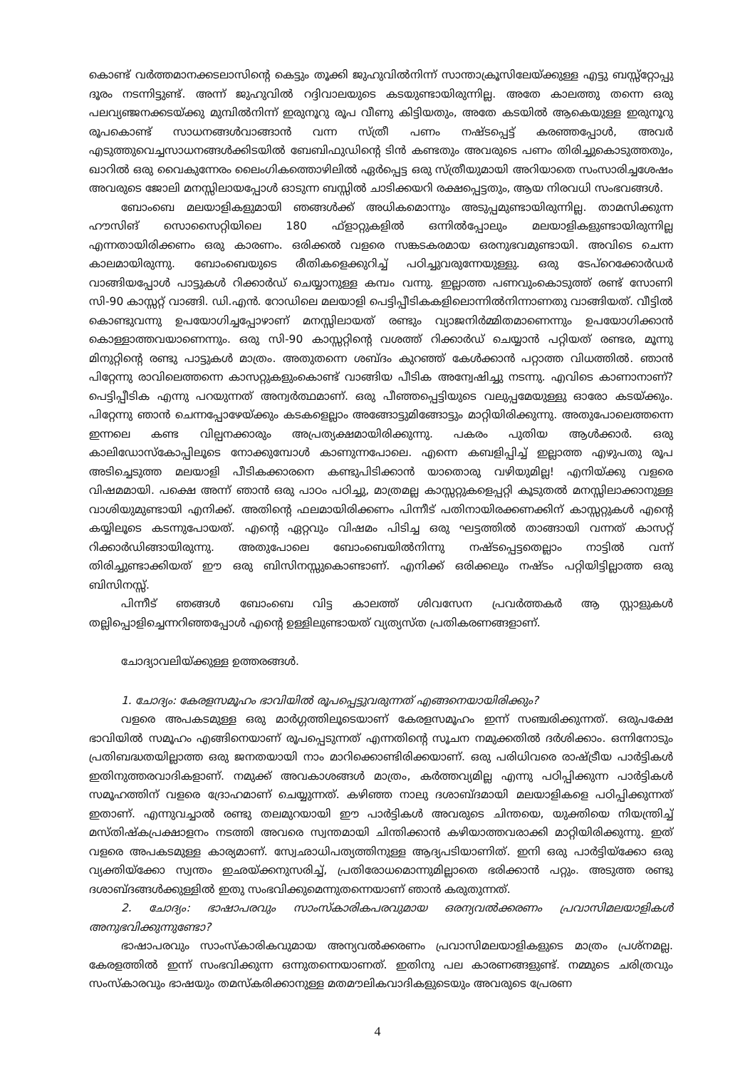കൊണ്ട് വർത്തമാനക്കടലാസിന്റെ കെട്ടും തൂക്കി ജുഹുവിൽനിന്ന് സാന്താക്രൂസിലേയ്ക്കുള്ള എട്ടു ബസ്സ്റ്റോപ്പു ദൂരം നടന്നിട്ടുണ്ട്. അന്ന് ജുഹുവിൽ റദ്ദിവാലയുടെ കടയുണ്ടായിരുന്നില്ല. അതേ കാലത്തു തന്നെ ഒരു പലവ്യഞ്ജനക്കടയ്ക്കു മുമ്പിൽനിന്ന് ഇരുനൂറു രൂപ വീണു കിട്ടിയതും, അതേ കടയിൽ ആകെയുള്ള ഇരുനൂറു രൂപകൊണ്ട് സാധനങ്ങൾവാങ്ങാൻ വന്ന സ്ത്രീ പണം നഷ്ടപ്പെട്ട് കരഞ്ഞപ്പോൾ, അവർ എടുത്തുവെച്ചസാധനങ്ങൾക്കിടയിൽ ബേബിഫുഡിന്റെ ടിൻ കണ്ടതും അവരുടെ പണം തിരിച്ചുകൊടുത്തതും, ഖാറിൽ ഒരു വൈകുന്നേരം ലൈംഗികത്തൊഴിലിൽ ഏർപ്പെട്ട ഒരു സ്ത്രീയുമായി അറിയാതെ സംസാരിച്ചശേഷം അവരുടെ ജോലി മനസ്സിലായപ്പോൾ ഓടുന്ന ബസ്സിൽ ചാടിക്കയറി രക്ഷപ്പെട്ടതും, ആയ നിരവധി സംഭവങ്ങൾ.
ബോംബെ മലയാളികളുമായി ഞങ്ങൾക്ക് അധികമൊന്നും അടുപ്പമുണ്ടായിരുന്നില്ല. താമസിക്കുന്ന ഹൗസിങ് സൊസൈറ്റിയിലെ 180 ഫ്ളാറ്റുകളിൽ ഒന്നിൽപ്പോലും മലയാളികളുണ്ടായിരുന്നില്ല എന്നതായിരിക്കണം ഒരു കാരണം. ഒരിക്കൽ വളരെ സങ്കടകരമായ ഒരനുഭവമുണ്ടായി. അവിടെ ചെന്ന കാലമായിരുന്നു. ബോംബെയുടെ രീതികളെക്കുറിച്ച് പഠിച്ചുവരുന്നേയുള്ളു. ഒരു ടേപ്റെക്കോർഡർ വാങ്ങിയപ്പോൾ പാട്ടുകൾ റിക്കാർഡ് ചെയ്യാനുള്ള കമ്പം വന്നു. ഇല്ലാത്ത പണവുംകൊടുത്ത് രണ്ട് സോണി സി-90 കാസ്സറ്റ് വാങ്ങി. ഡി.എൻ. റോഡിലെ മലയാളി പെട്ടിപ്പീടികകളിലൊന്നിൽനിന്നാണതു വാങ്ങിയത്. വീട്ടിൽ കൊണ്ടുവന്നു ഉപയോഗിച്ചപ്പോഴാണ് മനസ്സിലായത് രണ്ടും വ്യാജനിർമ്മിതമാണെന്നും ഉപയോഗിക്കാൻ കൊള്ളാത്തവയാണെന്നും. ഒരു സി-90 കാസ്സറ്റിന്റെ വശത്ത് റിക്കാർഡ് ചെയ്യാൻ പറ്റിയത് രണ്ടര, മൂന്നു മിനുറ്റിന്റെ രണ്ടു പാട്ടുകൾ മാത്രം. അതുതന്നെ ശബ്ദം കുറഞ്ഞ് കേൾക്കാൻ പറ്റാത്ത വിധത്തിൽ. ഞാൻ പിറ്റേന്നു രാവിലെത്തന്നെ കാസറ്റുകളുംകൊണ്ട് വാങ്ങിയ പീടിക അന്വേഷിച്ചു നടന്നു. എവിടെ കാണാനാണ്? പെട്ടിപ്പീടിക എന്നു പറയുന്നത് അന്വർത്ഥമാണ്. ഒരു പീഞ്ഞപ്പെട്ടിയുടെ വലുപ്പമേയുള്ളു ഓരോ കടയ്ക്കും. പിറ്റേന്നു ഞാൻ ചെന്നപ്പോഴേയ്ക്കും കടകളെല്ലാം അങ്ങോട്ടുമിങ്ങോട്ടും മാറ്റിയിരിക്കുന്നു. അതുപോലെത്തന്നെ ഇന്നലെ കണ്ട വില്പനക്കാരും അപ്രത്യക്ഷമായിരിക്കുന്നു. പകരം പുതിയ ആൾക്കാർ. ഒരു കാലിഡോസ്കോപ്പിലൂടെ നോക്കുമ്പോൾ കാണുന്നപോലെ. എന്നെ കബളിപ്പിച്ച് ഇല്ലാത്ത എഴുപതു രൂപ അടിച്ചെടുത്ത മലയാളി പീടികക്കാരനെ കണ്ടുപിടിക്കാൻ യാതൊരു വഴിയുമില്ല! എനിയ്ക്കു വളരെ വിഷമമായി. പക്ഷെ അന്ന് ഞാൻ ഒരു പാഠം പഠിച്ചു, മാത്രമല്ല കാസ്സറ്റുകളെപ്പറ്റി കൂടുതൽ മനസ്സിലാക്കാനുള്ള വാശിയുമുണ്ടായി എനിക്ക്. അതിന്റെ ഫലമായിരിക്കണം പിന്നീട് പതിനായിരക്കണക്കിന് കാസ്സറ്റുകൾ എന്റെ കയ്യിലൂടെ കടന്നുപോയത്. എന്റെ ഏറ്റവും വിഷമം പിടിച്ച ഒരു ഘട്ടത്തിൽ താങ്ങായി വന്നത് കാസറ്റ് റിക്കാർഡിങ്ങായിരുന്നു. അതുപോലെ ബോംബെയിൽനിന്നു നഷ്ടപ്പെട്ടതെല്ലാം നാട്ടിൽ വന്ന് തിരിച്ചുണ്ടാക്കിയത് ഈ ഒരു ബിസിനസ്സുകൊണ്ടാണ്. എനിക്ക് ഒരിക്കലും നഷ്ടം പറ്റിയിട്ടില്ലാത്ത ഒരു ബിസിനസ്സ്.
പിന്നീട് ഞങ്ങൾ ബോംബെ വിട്ട കാലത്ത് ശിവസേന പ്രവർത്തകർ ആ സ്റ്റാളുകൾ തല്ലിപ്പൊളിച്ചെന്നറിഞ്ഞപ്പോൾ എന്റെ ഉള്ളിലുണ്ടായത് വ്യത്യസ്ത പ്രതികരണങ്ങളാണ്.
ചോദ്യാവലിയ്ക്കുള്ള ഉത്തരങ്ങൾ.
1. ചോദ്യം: കേരളസമൂഹം ഭാവിയിൽ രൂപപ്പെട്ടുവരുന്നത് എങ്ങനെയായിരിക്കും?
വളരെ അപകടമുള്ള ഒരു മാർഗ്ഗത്തിലൂടെയാണ് കേരളസമൂഹം ഇന്ന് സഞ്ചരിക്കുന്നത്. ഒരുപക്ഷേ ഭാവിയിൽ സമൂഹം എങ്ങിനെയാണ് രൂപപ്പെടുന്നത് എന്നതിന്റെ സൂചന നമുക്കതിൽ ദർശിക്കാം. ഒന്നിനോടും പ്രതിബദ്ധതയില്ലാത്ത ഒരു ജനതയായി നാം മാറിക്കൊണ്ടിരിക്കയാണ്. ഒരു പരിധിവരെ രാഷ്ട്രീയ പാർട്ടികൾ ഇതിനുത്തരവാദികളാണ്. നമുക്ക് അവകാശങ്ങൾ മാത്രം, കർത്തവ്യമില്ല എന്നു പഠിപ്പിക്കുന്ന പാർട്ടികൾ സമൂഹത്തിന് വളരെ ദ്രോഹമാണ് ചെയ്യുന്നത്. കഴിഞ്ഞ നാലു ദശാബ്ദമായി മലയാളികളെ പഠിപ്പിക്കുന്നത് ഇതാണ്. എന്നുവച്ചാൽ രണ്ടു തലമുറയായി ഈ പാർട്ടികൾ അവരുടെ ചിന്തയെ, യുക്തിയെ നിയന്ത്രിച്ച് മസ്തിഷ്കപ്രക്ഷാളനം നടത്തി അവരെ സ്വന്തമായി ചിന്തിക്കാൻ കഴിയാത്തവരാക്കി മാറ്റിയിരിക്കുന്നു. ഇത് വളരെ അപകടമുള്ള കാര്യമാണ്. സ്വേഛാധിപത്യത്തിനുള്ള ആദ്യപടിയാണിത്. ഇനി ഒരു പാർട്ടിയ്ക്കോ ഒരു വ്യക്തിയ്ക്കോ സ്വന്തം ഇഛയ്ക്കനുസരിച്ച്, പ്രതിരോധമൊന്നുമില്ലാതെ ഭരിക്കാൻ പറ്റും. അടുത്ത രണ്ടു ദശാബ്ദങ്ങൾക്കുള്ളിൽ ഇതു സംഭവിക്കുമെന്നുതന്നെയാണ് ഞാൻ കരുതുന്നത്.
2. ചോദ്യം: ഭാഷാപരവും സാംസ്കാരികപരവുമായ ഒരന്യവൽക്കരണം പ്രവാസിമലയാളികൾ അനുഭവിക്കുന്നുണ്ടോ?
ഭാഷാപരവും സാംസ്കാരികവുമായ അന്യവൽക്കരണം പ്രവാസിമലയാളികളുടെ മാത്രം പ്രശ്നമല്ല. കേരളത്തിൽ ഇന്ന് സംഭവിക്കുന്ന ഒന്നുതന്നെയാണത്. ഇതിനു പല കാരണങ്ങളുണ്ട്. നമ്മുടെ ചരിത്രവും സംസ്കാരവും ഭാഷയും തമസ്കരിക്കാനുള്ള മതമൗലികവാദികളുടെയും അവരുടെ പ്രേരണ
4